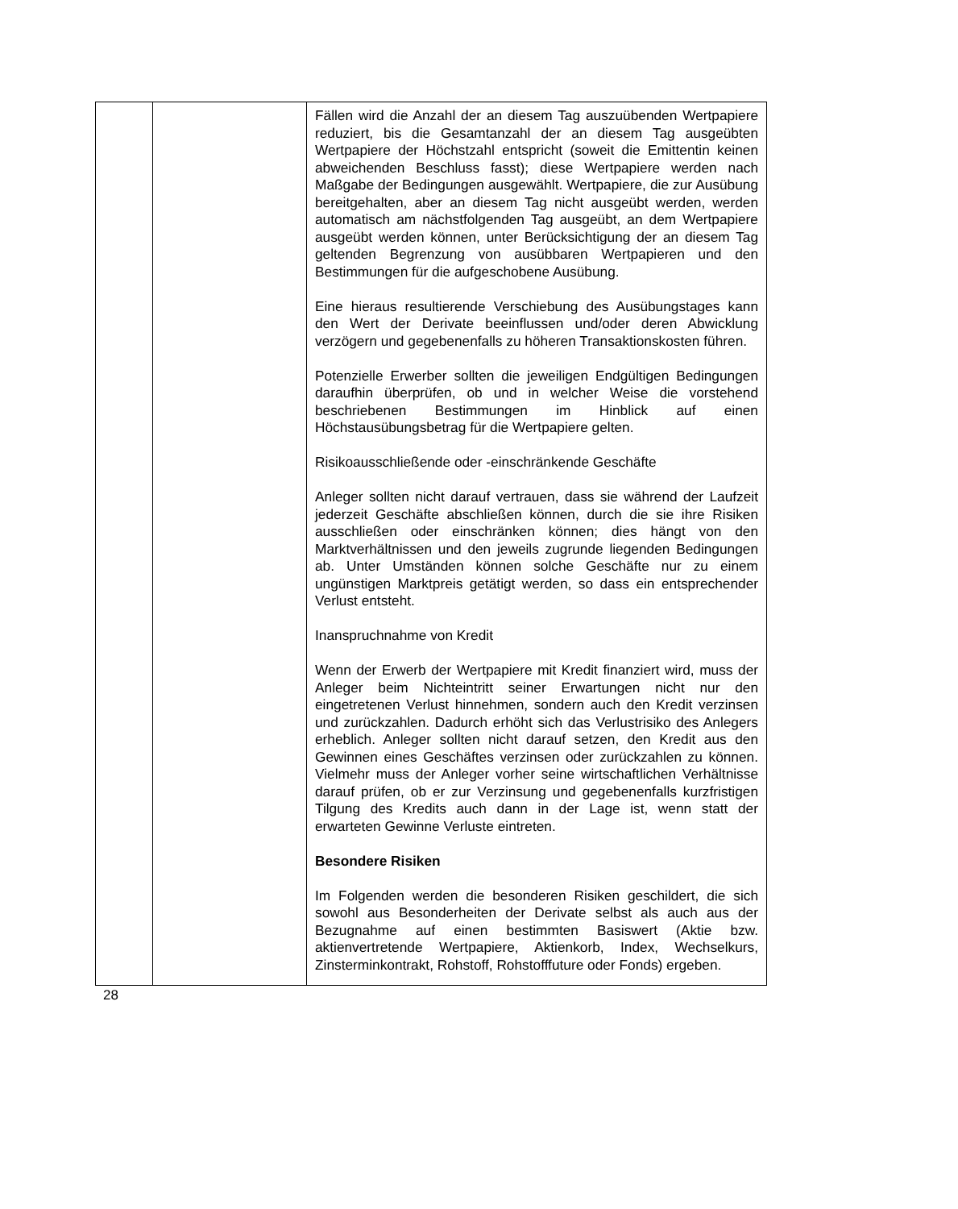| | | Fällen wird die Anzahl der an diesem Tag auszuübenden Wertpapiere reduziert, bis die Gesamtanzahl der an diesem Tag ausgeübten Wertpapiere der Höchstzahl entspricht (soweit die Emittentin keinen abweichenden Beschluss fasst); diese Wertpapiere werden nach Maßgabe der Bedingungen ausgewählt. Wertpapiere, die zur Ausübung bereitgehalten, aber an diesem Tag nicht ausgeübt werden, werden automatisch am nächstfolgenden Tag ausgeübt, an dem Wertpapiere ausgeübt werden können, unter Berücksichtigung der an diesem Tag geltenden Begrenzung von ausübbaren Wertpapieren und den Bestimmungen für die aufgeschobene Ausübung. Eine hieraus resultierende Verschiebung des Ausübungstages kann den Wert der Derivate beeinflussen und/oder deren Abwicklung verzögern und gegebenenfalls zu höheren Transaktionskosten führen. Potenzielle Erwerber sollten die jeweiligen Endgültigen Bedingungen daraufhin überprüfen, ob und in welcher Weise die vorstehend beschriebenen Bestimmungen im Hinblick auf einen Höchstausübungsbetrag für die Wertpapiere gelten. Risikoausschließende oder -einschränkende Geschäfte Anleger sollten nicht darauf vertrauen, dass sie während der Laufzeit jederzeit Geschäfte abschließen können, durch die sie ihre Risiken ausschließen oder einschränken können; dies hängt von den Marktverhältnissen und den jeweils zugrunde liegenden Bedingungen ab. Unter Umständen können solche Geschäfte nur zu einem ungünstigen Marktpreis getätigt werden, so dass ein entsprechender Verlust entsteht. Inanspruchnahme von Kredit Wenn der Erwerb der Wertpapiere mit Kredit finanziert wird, muss der Anleger beim Nichteintritt seiner Erwartungen nicht nur den eingetretenen Verlust hinnehmen, sondern auch den Kredit verzinsen und zurückzahlen. Dadurch erhöht sich das Verlustrisiko des Anlegers erheblich. Anleger sollten nicht darauf setzen, den Kredit aus den Gewinnen eines Geschäftes verzinsen oder zurückzahlen zu können. Vielmehr muss der Anleger vorher seine wirtschaftlichen Verhältnisse darauf prüfen, ob er zur Verzinsung und gegebenenfalls kurzfristigen Tilgung des Kredits auch dann in der Lage ist, wenn statt der erwarteten Gewinne Verluste eintreten. Besondere Risiken Im Folgenden werden die besonderen Risiken geschildert, die sich sowohl aus Besonderheiten der Derivate selbst als auch aus der Bezugnahme auf einen bestimmten Basiswert (Aktie bzw. aktienvertretende Wertpapiere, Aktienkorb, Index, Wechselkurs, Zinsterminkontrakt, Rohstoff, Rohstofffuture oder Fonds) ergeben. |
28